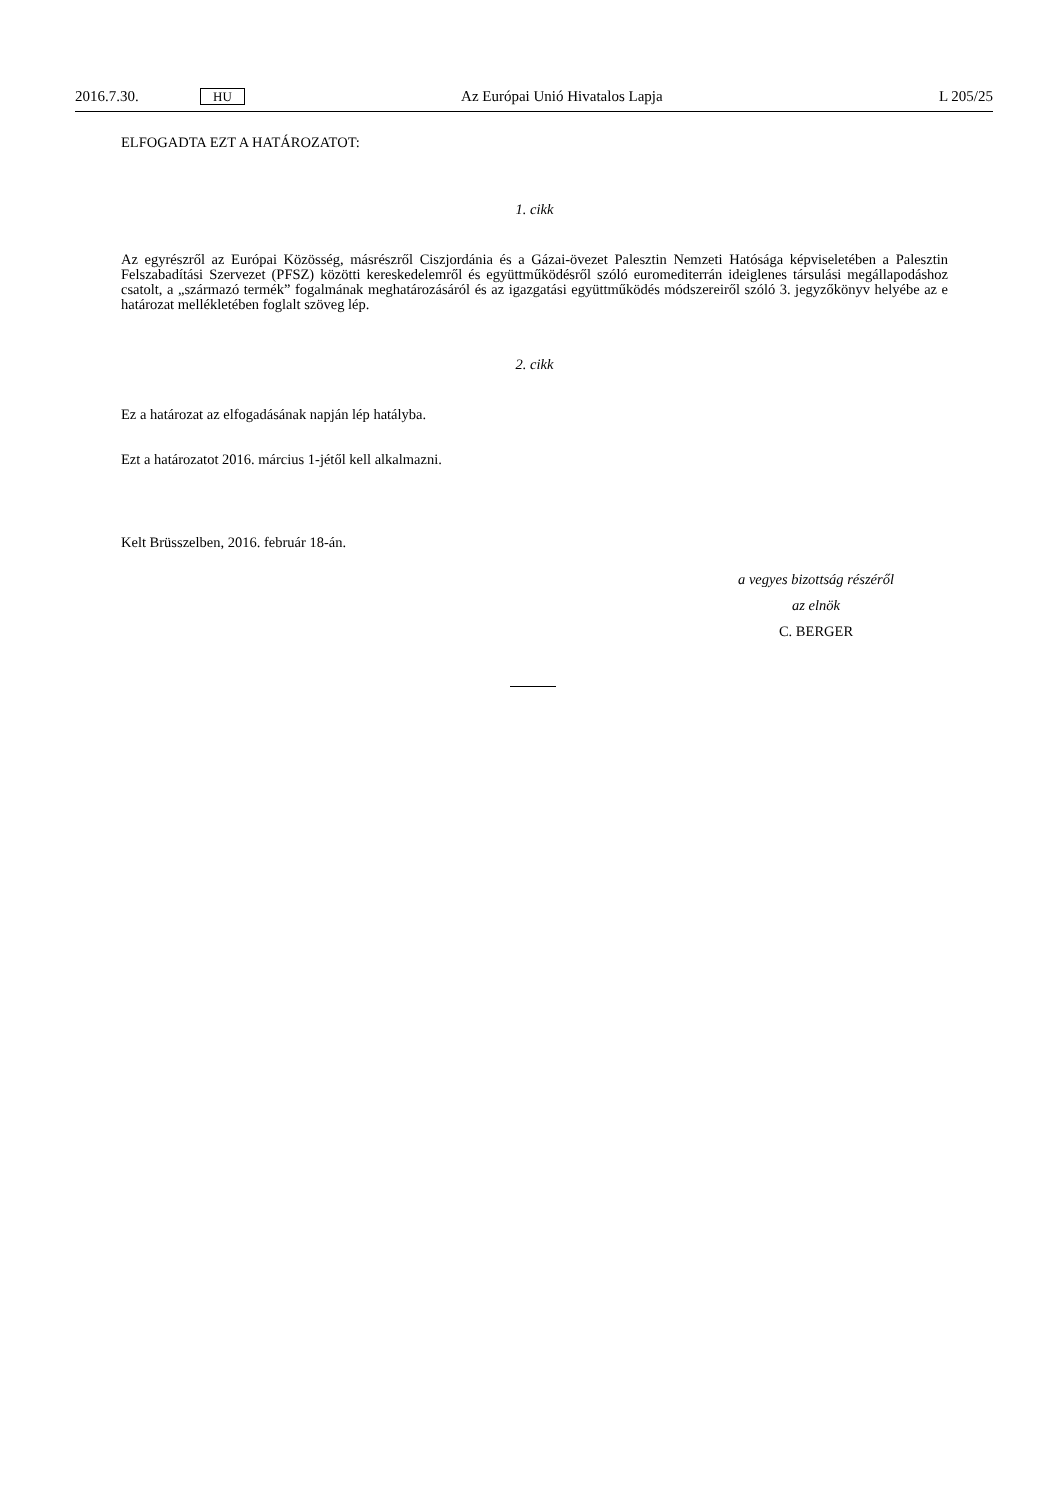2016.7.30. HU Az Európai Unió Hivatalos Lapja L 205/25
ELFOGADTA EZT A HATÁROZATOT:
1. cikk
Az egyrészről az Európai Közösség, másrészről Ciszjordánia és a Gázai-övezet Palesztin Nemzeti Hatósága képviseletében a Palesztin Felszabadítási Szervezet (PFSZ) közötti kereskedelemről és együttműködésről szóló euromediterrán ideiglenes társulási megállapodáshoz csatolt, a „származó termék” fogalmának meghatározásáról és az igazgatási együttműködés módszereiről szóló 3. jegyzőkönyv helyébe az e határozat mellékletében foglalt szöveg lép.
2. cikk
Ez a határozat az elfogadásának napján lép hatályba.
Ezt a határozatot 2016. március 1-jétől kell alkalmazni.
Kelt Brüsszelben, 2016. február 18-án.
a vegyes bizottság részéről
az elnök
C. BERGER